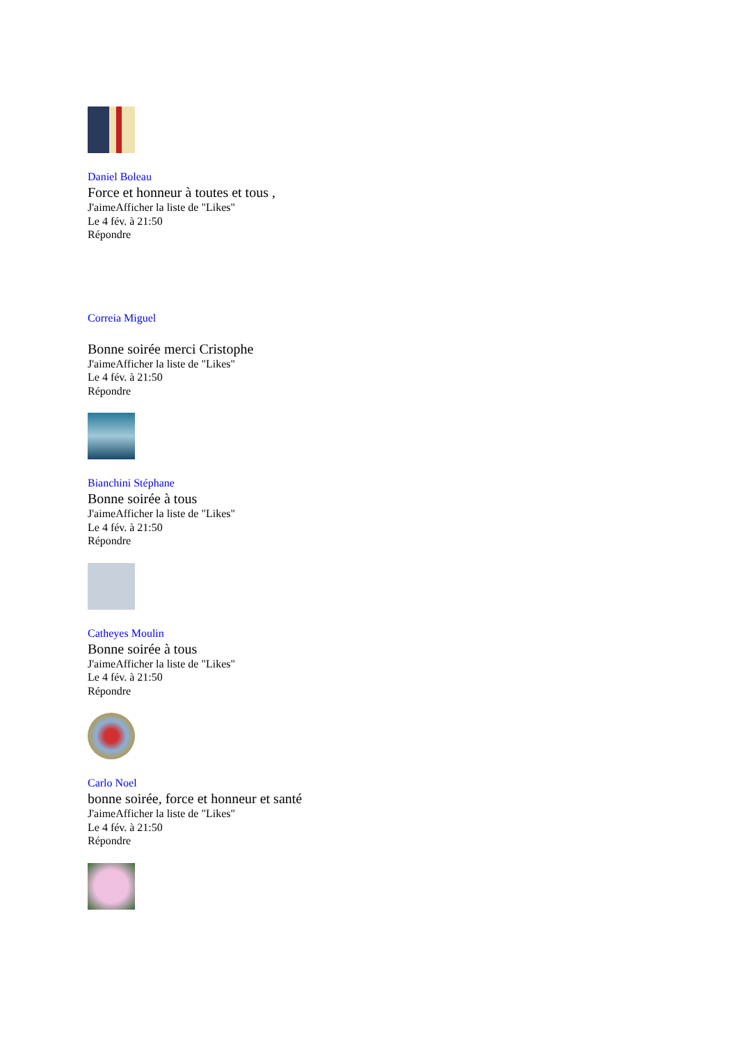Daniel Boleau
Force et honneur à toutes et tous ,
J'aimeAfficher la liste de "Likes"
Le 4 fév. à 21:50
Répondre
Correia Miguel
Bonne soirée merci Cristophe
J'aimeAfficher la liste de "Likes"
Le 4 fév. à 21:50
Répondre
Bianchini Stéphane
Bonne soirée à tous
J'aimeAfficher la liste de "Likes"
Le 4 fév. à 21:50
Répondre
Catheyes Moulin
Bonne soirée à tous
J'aimeAfficher la liste de "Likes"
Le 4 fév. à 21:50
Répondre
Carlo Noel
bonne soirée, force et honneur et santé
J'aimeAfficher la liste de "Likes"
Le 4 fév. à 21:50
Répondre